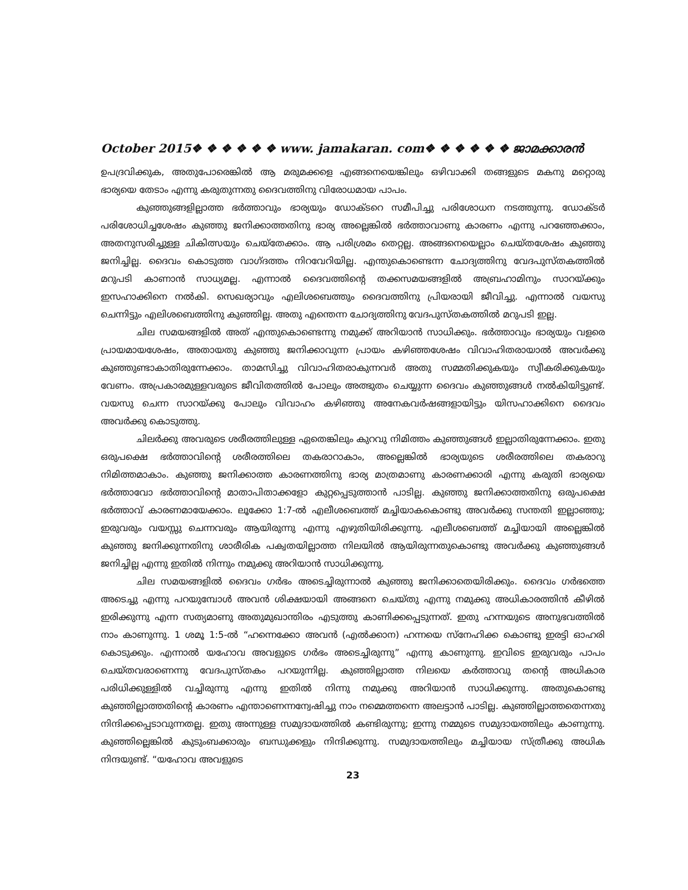October 2015❖ ❖ ❖ ❖ ❖ ❖ www. jamakaran. com❖ ❖ ❖ ❖ ❖ ❖ ജാമക്കാരൻ
ഉപദ്രവിക്കുക, അതുപോരെങ്കിൽ ആ മരുമക്കളെ എങ്ങനെയെങ്കിലും ഒഴിവാക്കി തങ്ങളുടെ മകനു മറ്റൊരു ഭാര്യയെ തേടാം എന്നു കരുതുന്നതു ദൈവത്തിനു വിരോധമായ പാപം.
കുഞ്ഞുങ്ങളില്ലാത്ത ഭർത്താവും ഭാര്യയും ഡോക്ടറെ സമീപിച്ചു പരിശോധന നടത്തുന്നു. ഡോക്ടർ പരിശോധിച്ചശേഷം കുഞ്ഞു ജനിക്കാത്തതിനു ഭാര്യ അല്ലെങ്കിൽ ഭർത്താവാണു കാരണം എന്നു പറഞ്ഞേക്കാം, അതനുസരിച്ചുള്ള ചികിത്സയും ചെയ്തേക്കാം. ആ പരിശ്രമം തെറ്റല്ല. അങ്ങനെയെല്ലാം ചെയ്തശേഷം കുഞ്ഞു ജനിച്ചില്ല. ദൈവം കൊടുത്ത വാഗ്ദത്തം നിറവേറിയില്ല. എന്തുകൊണ്ടെന്ന ചോദ്യത്തിനു വേദപുസ്തകത്തിൽ മറുപടി കാണാൻ സാധ്യമല്ല. എന്നാൽ ദൈവത്തിന്റെ തക്കസമയങ്ങളിൽ അബ്രഹാമിനും സാറയ്ക്കും ഇസഹാക്കിനെ നൽകി. സെഖര്യാവും എലിശബെത്തും ദൈവത്തിനു പ്രിയരായി ജീവിച്ചു. എന്നാൽ വയസു ചെന്നിട്ടും എലിശബെത്തിനു കുഞ്ഞില്ല. അതു എന്തെന്ന ചോദ്യത്തിനു വേദപുസ്തകത്തിൽ മറുപടി ഇല്ല.
ചില സമയങ്ങളിൽ അത് എന്തുകൊണ്ടെന്നു നമുക്ക് അറിയാൻ സാധിക്കും. ഭർത്താവും ഭാര്യയും വളരെ പ്രായമായശേഷം, അതായതു കുഞ്ഞു ജനിക്കാവുന്ന പ്രായം കഴിഞ്ഞശേഷം വിവാഹിതരായാൽ അവർക്കു കുഞ്ഞുണ്ടാകാതിരുന്നേക്കാം. താമസിച്ചു വിവാഹിതരാകുന്നവർ അതു സമ്മതിക്കുകയും സ്വീകരിക്കുകയും വേണം. അപ്രകാരമുള്ളവരുടെ ജീവിതത്തിൽ പോലും അത്ഭുതം ചെയ്യുന്ന ദൈവം കുഞ്ഞുങ്ങൾ നൽകിയിട്ടുണ്ട്. വയസു ചെന്ന സാറയ്ക്കു പോലും വിവാഹം കഴിഞ്ഞു അനേകവർഷങ്ങളായിട്ടും യിസഹാക്കിനെ ദൈവം അവർക്കു കൊടുത്തു.
ചിലർക്കു അവരുടെ ശരീരത്തിലുള്ള ഏതെങ്കിലും കുറവു നിമിത്തം കുഞ്ഞുങ്ങൾ ഇല്ലാതിരുന്നേക്കാം. ഇതു ഒരുപക്ഷെ ഭർത്താവിന്റെ ശരീരത്തിലെ തകരാറാകാം, അല്ലെങ്കിൽ ഭാര്യയുടെ ശരീരത്തിലെ തകരാറു നിമിത്തമാകാം. കുഞ്ഞു ജനിക്കാത്ത കാരണത്തിനു ഭാര്യ മാത്രമാണു കാരണക്കാരി എന്നു കരുതി ഭാര്യയെ ഭർത്താവോ ഭർത്താവിന്റെ മാതാപിതാക്കളോ കുറ്റപ്പെടുത്താൻ പാടില്ല. കുഞ്ഞു ജനിക്കാത്തതിനു ഒരുപക്ഷെ ഭർത്താവ് കാരണമായേക്കാം. ലൂക്കോ 1:7-ൽ എലീശബെത്ത് മച്ചിയാകകൊണ്ടു അവർക്കു സന്തതി ഇല്ലാഞ്ഞു; ഇരുവരും വയസ്സു ചെന്നവരും ആയിരുന്നു എന്നു എഴുതിയിരിക്കുന്നു. എലീശബെത്ത് മച്ചിയായി അല്ലെങ്കിൽ കുഞ്ഞു ജനിക്കുന്നതിനു ശാരീരിക പക്വതയില്ലാത്ത നിലയിൽ ആയിരുന്നതുകൊണ്ടു അവർക്കു കുഞ്ഞുങ്ങൾ ജനിച്ചില്ല എന്നു ഇതിൽ നിന്നും നമുക്കു അറിയാൻ സാധിക്കുന്നു.
ചില സമയങ്ങളിൽ ദൈവം ഗർഭം അടെച്ചിരുന്നാൽ കുഞ്ഞു ജനിക്കാതെയിരിക്കും. ദൈവം ഗർഭത്തെ അടെച്ചു എന്നു പറയുമ്പോൾ അവൻ ശിക്ഷയായി അങ്ങനെ ചെയ്തു എന്നു നമുക്കു അധികാരത്തിൻ കീഴിൽ ഇരിക്കുന്നു എന്ന സത്യമാണു അതുമുഖാന്തിരം എടുത്തു കാണിക്കപ്പെടുന്നത്. ഇതു ഹന്നയുടെ അനുഭവത്തിൽ നാം കാണുന്നു. 1 ശമൂ 1:5-ൽ “ഹന്നെക്കോ അവൻ (എൽക്കാന) ഹന്നയെ സ്നേഹിക്ക കൊണ്ടു ഇരട്ടി ഓഹരി കൊടുക്കും. എന്നാൽ യഹോവ അവളുടെ ഗർഭം അടെച്ചിരുന്നു” എന്നു കാണുന്നു. ഇവിടെ ഇരുവരും പാപം ചെയ്തവരാണെന്നു വേദപുസ്തകം പറയുന്നില്ല. കുഞ്ഞില്ലാത്ത നിലയെ കർത്താവു തന്റെ അധികാര പരിധിക്കുള്ളിൽ വച്ചിരുന്നു എന്നു ഇതിൽ നിന്നു നമുക്കു അറിയാൻ സാധിക്കുന്നു. അതുകൊണ്ടു കുഞ്ഞില്ലാത്തതിന്റെ കാരണം എന്താണെന്നന്വേഷിച്ചു നാം നമ്മെത്തന്നെ അലട്ടാൻ പാടില്ല. കുഞ്ഞില്ലാത്തതെന്നതു നിന്ദിക്കപ്പെടാവുന്നതല്ല. ഇതു അന്നുള്ള സമുദായത്തിൽ കണ്ടിരുന്നു; ഇന്നു നമ്മുടെ സമുദായത്തിലും കാണുന്നു. കുഞ്ഞില്ലെങ്കിൽ കുടുംബക്കാരും ബന്ധുക്കളും നിന്ദിക്കുന്നു. സമുദായത്തിലും മച്ചിയായ സ്ത്രീക്കു അധിക നിന്ദയുണ്ട്. “യഹോവ അവളുടെ
23